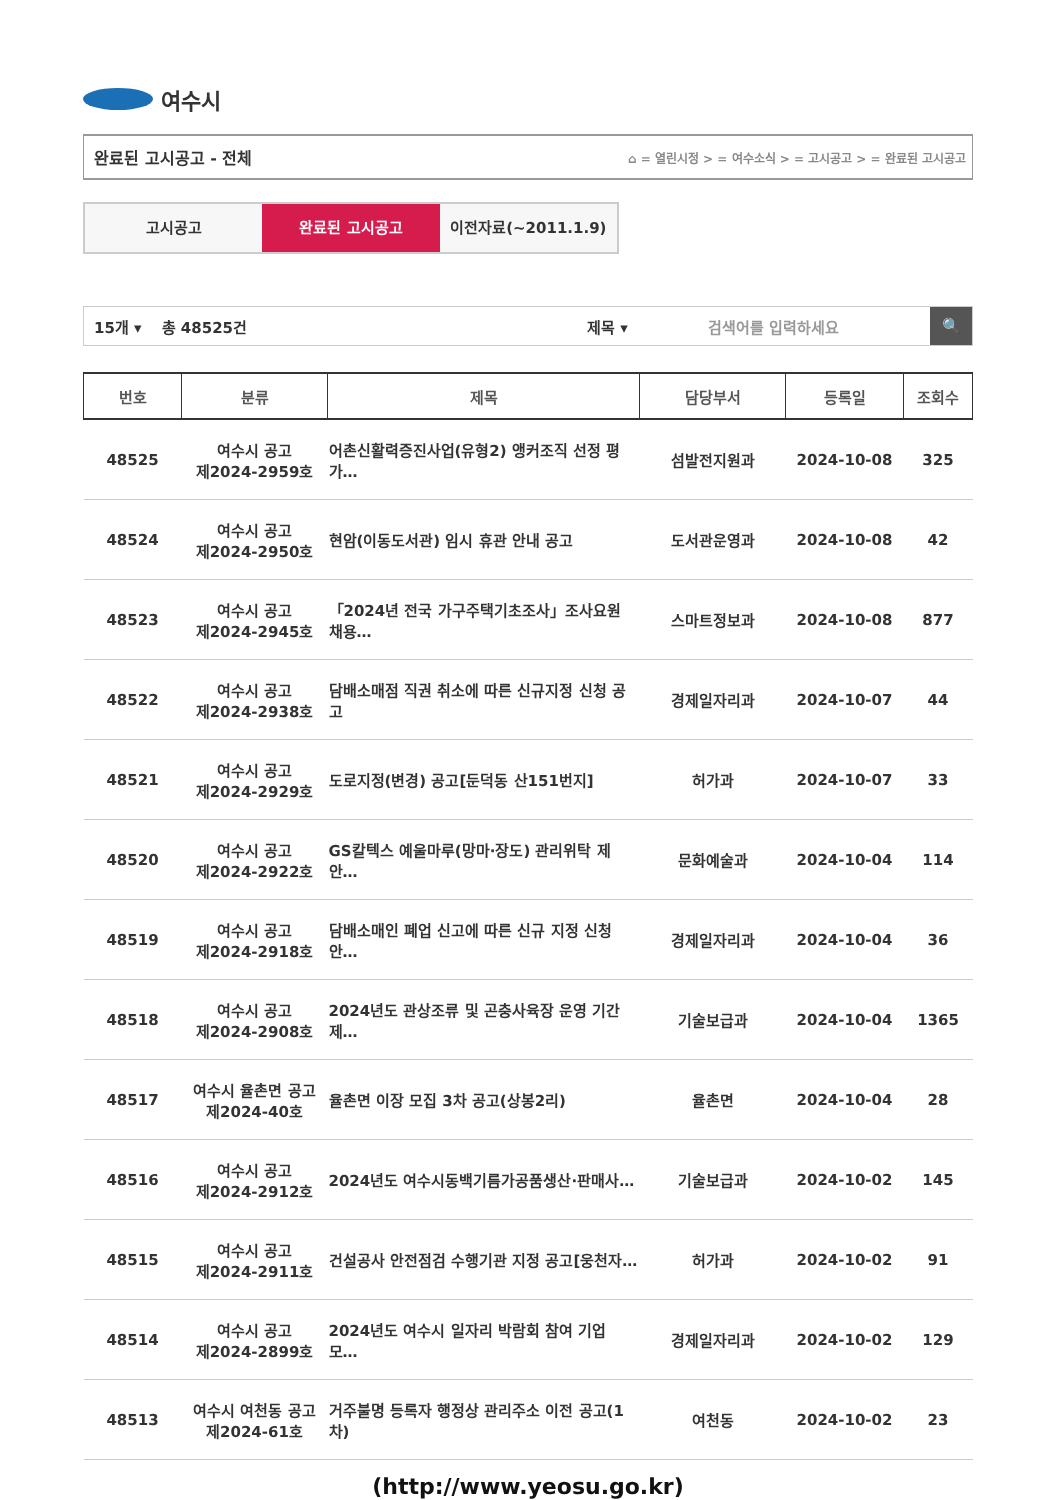여수시
완료된 고시공고 - 전체 ⌂ = 열린시정 > = 여수소식 > = 고시공고 > = 완료된 고시공고
고시공고 완료된 고시공고 이전자료(~2011.1.9)
15개 ▾ 총 48525건 제목 ▾ 검색어를 입력하세요
🔍
| 번호 | 분류 | 제목 | 담당부서 | 등록일 | 조회수 |
| --- | --- | --- | --- | --- | --- |
| 48525 | 여수시 공고 제2024-2959호 | 어촌신활력증진사업(유형2) 앵커조직 선정 평가… | 섬발전지원과 | 2024-10-08 | 325 |
| 48524 | 여수시 공고 제2024-2950호 | 현암(이동도서관) 임시 휴관 안내 공고 | 도서관운영과 | 2024-10-08 | 42 |
| 48523 | 여수시 공고 제2024-2945호 | 「2024년 전국 가구주택기초조사」조사요원 채용… | 스마트정보과 | 2024-10-08 | 877 |
| 48522 | 여수시 공고 제2024-2938호 | 담배소매점 직권 취소에 따른 신규지정 신청 공고 | 경제일자리과 | 2024-10-07 | 44 |
| 48521 | 여수시 공고 제2024-2929호 | 도로지정(변경) 공고[둔덕동 산151번지] | 허가과 | 2024-10-07 | 33 |
| 48520 | 여수시 공고 제2024-2922호 | GS칼텍스 예울마루(망마·장도) 관리위탁 제안… | 문화예술과 | 2024-10-04 | 114 |
| 48519 | 여수시 공고 제2024-2918호 | 담배소매인 폐업 신고에 따른 신규 지정 신청 안… | 경제일자리과 | 2024-10-04 | 36 |
| 48518 | 여수시 공고 제2024-2908호 | 2024년도 관상조류 및 곤충사육장 운영 기간제… | 기술보급과 | 2024-10-04 | 1365 |
| 48517 | 여수시 율촌면 공고 제2024-40호 | 율촌면 이장 모집 3차 공고(상봉2리) | 율촌면 | 2024-10-04 | 28 |
| 48516 | 여수시 공고 제2024-2912호 | 2024년도 여수시동백기름가공품생산·판매사… | 기술보급과 | 2024-10-02 | 145 |
| 48515 | 여수시 공고 제2024-2911호 | 건설공사 안전점검 수행기관 지정 공고[웅천자… | 허가과 | 2024-10-02 | 91 |
| 48514 | 여수시 공고 제2024-2899호 | 2024년도 여수시 일자리 박람회 참여 기업 모… | 경제일자리과 | 2024-10-02 | 129 |
| 48513 | 여수시 여천동 공고 제2024-61호 | 거주불명 등록자 행정상 관리주소 이전 공고(1차) | 여천동 | 2024-10-02 | 23 |
(http://www.yeosu.go.kr)